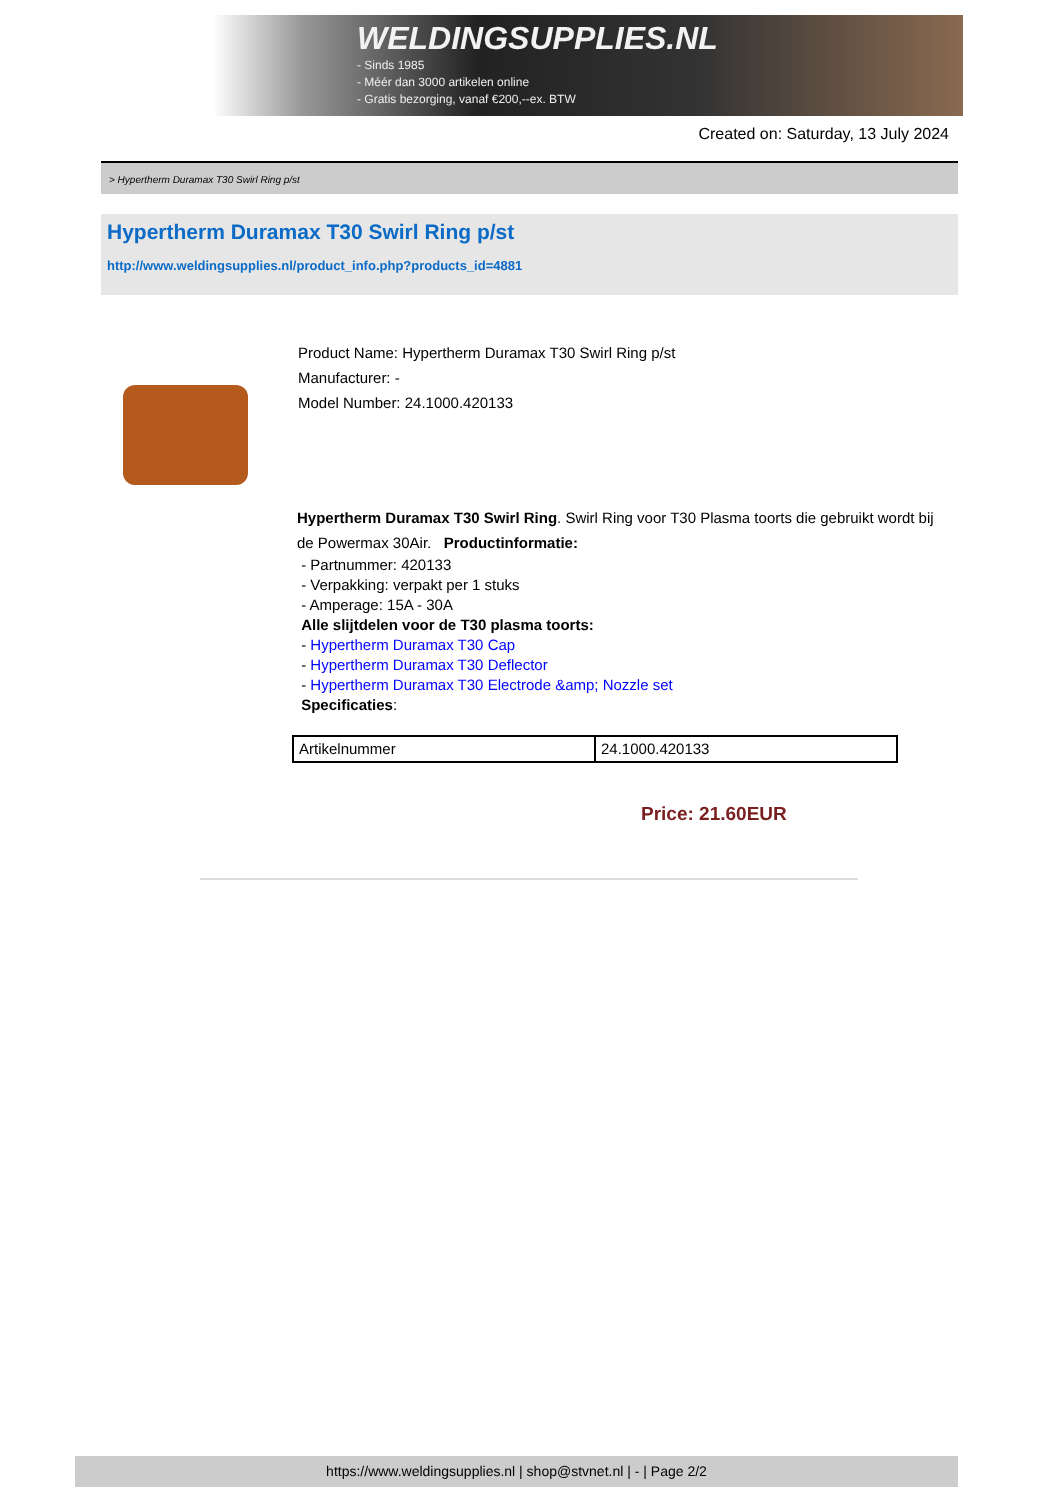WELDINGSUPPLIES.NL
- Sinds 1985
- Méér dan 3000 artikelen online
- Gratis bezorging, vanaf €200,--ex. BTW
Created on: Saturday, 13 July 2024
> Hypertherm Duramax T30 Swirl Ring p/st
Hypertherm Duramax T30 Swirl Ring p/st
http://www.weldingsupplies.nl/product_info.php?products_id=4881
Product Name: Hypertherm Duramax T30 Swirl Ring p/st
Manufacturer: -
Model Number: 24.1000.420133
Hypertherm Duramax T30 Swirl Ring. Swirl Ring voor T30 Plasma toorts die gebruikt wordt bij de Powermax 30Air. Productinformatie:
- Partnummer: 420133
- Verpakking: verpakt per 1 stuks
- Amperage: 15A - 30A
Alle slijtdelen voor de T30 plasma toorts:
- Hypertherm Duramax T30 Cap
- Hypertherm Duramax T30 Deflector
- Hypertherm Duramax T30 Electrode &amp; Nozzle set
Specificaties:
| Artikelnummer | 24.1000.420133 |
Price: 21.60EUR
https://www.weldingsupplies.nl | shop@stvnet.nl | - | Page 2/2